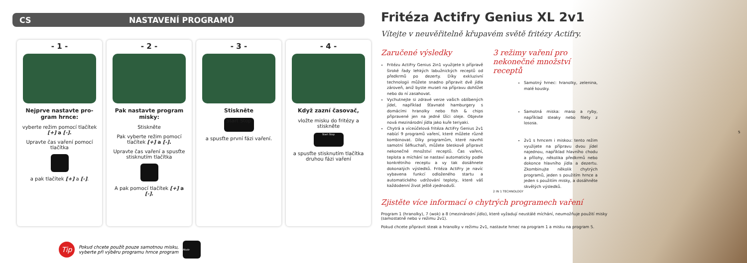CS NASTAVENÍ PROGRAMŮ
- 1 -
Nejprve nastavte pro-gram hrnce:
vyberte režim pomocí tlačítek [+] a [-].
Upravte čas vaření pomocí tlačítka
a pak tlačítek [+] a [-].
- 2 -
Pak nastavte program misky:
Stiskněte
Pak vyberte režim pomocí tlačítek [+] a [-].
Upravte čas vaření a spusťte stisknutím tlačítka
A pak pomocí tlačítek [+] a [-].
- 3 -
Stiskněte
Start Stop
a spusťte první fázi vaření.
- 4 -
Když zazní časovač,
vložte misku do fritézy a stiskněte
Start Stop
a spusťte stisknutím tlačítka druhou fázi vaření
Tip
Pokud chcete použít pouze samotnou misku,
vyberte při výběru programu hrnce program
Mode
Fritéza Actifry Genius XL 2v1
Vítejte v neuvěřitelně křupavém světě fritézy Actifry.
Zaručené výsledky
Fritézu ActiFry Genius 2in1 využijete k přípravě široké řady lehkých labužnických receptů od předkrmů po dezerty. Díky exkluzivní technologii můžete snadno připravit dvě jídla zároveň, aniž byste museli na přípravu dohlížet nebo do ní zasahovat.
Vychutnejte si zdravé verze vašich oblíbených jídel, například šťavnaté hamburgery s domácími hranolky nebo fish & chips připravené jen na jedné lžíci oleje. Objevte nová mezinárodní jídla jako kuře teriyaki.
Chytrá a víceúčelová fritéza ActiFry Genius 2v1 nabízí 9 programů vaření, které můžete různě kombinovat. Díky programům, které navrhli samotní šéfkuchaři, můžete bleskově připravit nekonečné množství receptů. Čas vaření, teplota a míchání se nastaví automaticky podle konkrétního receptu a vy tak dosáhnete dokonalých výsledků. Fritéza ActiFry je navíc vybavena funkcí odloženého startu a automatického udržování teploty, které váš každodenní život ještě zjednoduší.
3 režimy vaření pro nekonečné množství receptů
Samotný hrnec: hranolky, zelenina, malé kousky.
Samotná miska: maso a ryby, například steaky nebo filety z lososa.
2v1 s hrncem i miskou: tento režim využijete na přípravu dvou jídel najednou, například hlavního chodu a přílohy, několika předkrmů nebo dokonce hlavního jídla a dezertu. Zkombinujte několik chytrých programů, jeden s použitím hrnce a jeden s použitím misky, a dosáhněte skvělých výsledků.
2 IN 1 TECHNOLOGY
Zjistěte více informací o chytrých programech vaření
Program 1 (hranolky), 7 (wok) a 8 (mezinárodní jídlo), které vyžadují neustálé míchání, neumožňuje použití misky (samostatně nebo v režimu 2v1).
Pokud chcete připravit steak a hranolky v režimu 2v1, nastavte hrnec na program 1 a misku na program 5.
5